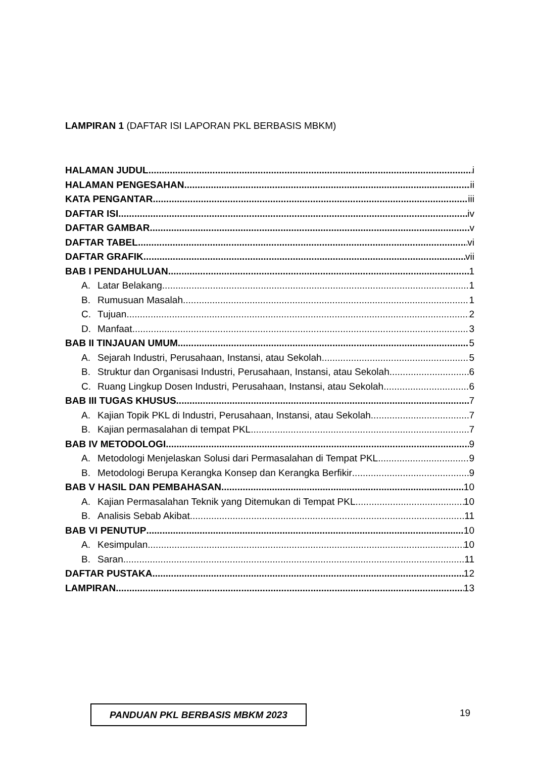LAMPIRAN 1 (DAFTAR ISI LAPORAN PKL BERBASIS MBKM)
HALAMAN JUDUL i
HALAMAN PENGESAHAN ii
KATA PENGANTAR iii
DAFTAR ISI iv
DAFTAR GAMBAR v
DAFTAR TABEL vi
DAFTAR GRAFIK vii
BAB I PENDAHULUAN 1
A. Latar Belakang 1
B. Rumusuan Masalah 1
C. Tujuan 2
D. Manfaat 3
BAB II TINJAUAN UMUM 5
A. Sejarah Industri, Perusahaan, Instansi, atau Sekolah 5
B. Struktur dan Organisasi Industri, Perusahaan, Instansi, atau Sekolah 6
C. Ruang Lingkup Dosen Industri, Perusahaan, Instansi, atau Sekolah 6
BAB III TUGAS KHUSUS 7
A. Kajian Topik PKL di Industri, Perusahaan, Instansi, atau Sekolah 7
B. Kajian permasalahan di tempat PKL 7
BAB IV METODOLOGI 9
A. Metodologi Menjelaskan Solusi dari Permasalahan di Tempat PKL 9
B. Metodologi Berupa Kerangka Konsep dan Kerangka Berfikir 9
BAB V HASIL DAN PEMBAHASAN 10
A. Kajian Permasalahan Teknik yang Ditemukan di Tempat PKL 10
B. Analisis Sebab Akibat 11
BAB VI PENUTUP 10
A. Kesimpulan 10
B. Saran 11
DAFTAR PUSTAKA 12
LAMPIRAN 13
PANDUAN PKL BERBASIS MBKM 2023 19